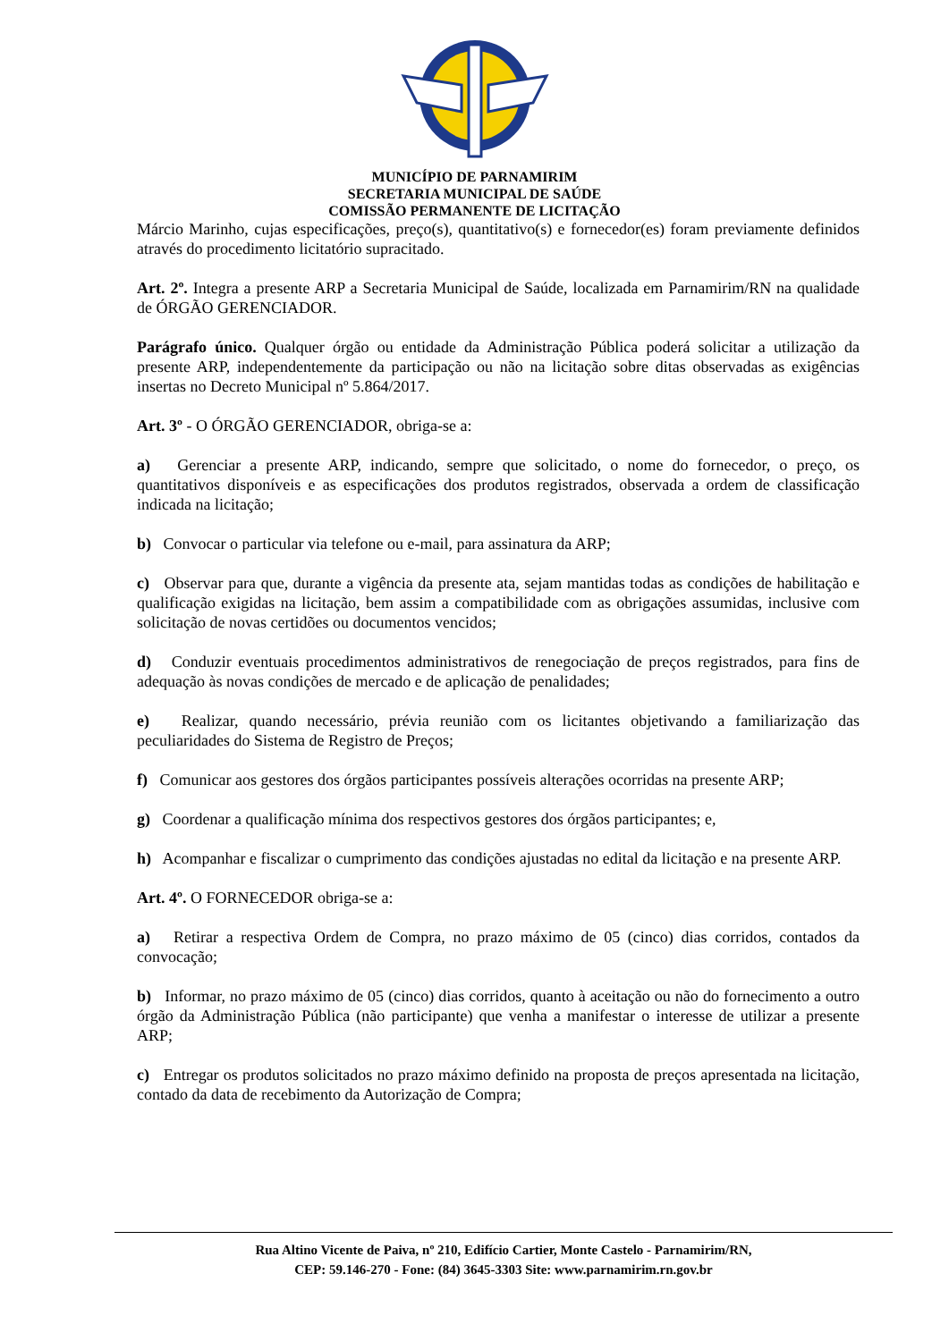MUNICÍPIO DE PARNAMIRIM
SECRETARIA MUNICIPAL DE SAÚDE
COMISSÃO PERMANENTE DE LICITAÇÃO
Márcio Marinho, cujas especificações, preço(s), quantitativo(s) e fornecedor(es) foram previamente definidos através do procedimento licitatório supracitado.
Art. 2º. Integra a presente ARP a Secretaria Municipal de Saúde, localizada em Parnamirim/RN na qualidade de ÓRGÃO GERENCIADOR.
Parágrafo único. Qualquer órgão ou entidade da Administração Pública poderá solicitar a utilização da presente ARP, independentemente da participação ou não na licitação sobre ditas observadas as exigências insertas no Decreto Municipal nº 5.864/2017.
Art. 3º - O ÓRGÃO GERENCIADOR, obriga-se a:
a) Gerenciar a presente ARP, indicando, sempre que solicitado, o nome do fornecedor, o preço, os quantitativos disponíveis e as especificações dos produtos registrados, observada a ordem de classificação indicada na licitação;
b) Convocar o particular via telefone ou e-mail, para assinatura da ARP;
c) Observar para que, durante a vigência da presente ata, sejam mantidas todas as condições de habilitação e qualificação exigidas na licitação, bem assim a compatibilidade com as obrigações assumidas, inclusive com solicitação de novas certidões ou documentos vencidos;
d) Conduzir eventuais procedimentos administrativos de renegociação de preços registrados, para fins de adequação às novas condições de mercado e de aplicação de penalidades;
e) Realizar, quando necessário, prévia reunião com os licitantes objetivando a familiarização das peculiaridades do Sistema de Registro de Preços;
f) Comunicar aos gestores dos órgãos participantes possíveis alterações ocorridas na presente ARP;
g) Coordenar a qualificação mínima dos respectivos gestores dos órgãos participantes; e,
h) Acompanhar e fiscalizar o cumprimento das condições ajustadas no edital da licitação e na presente ARP.
Art. 4º. O FORNECEDOR obriga-se a:
a) Retirar a respectiva Ordem de Compra, no prazo máximo de 05 (cinco) dias corridos, contados da convocação;
b) Informar, no prazo máximo de 05 (cinco) dias corridos, quanto à aceitação ou não do fornecimento a outro órgão da Administração Pública (não participante) que venha a manifestar o interesse de utilizar a presente ARP;
c) Entregar os produtos solicitados no prazo máximo definido na proposta de preços apresentada na licitação, contado da data de recebimento da Autorização de Compra;
Rua Altino Vicente de Paiva, nº 210, Edifício Cartier, Monte Castelo - Parnamirim/RN,
CEP: 59.146-270 - Fone: (84) 3645-3303 Site: www.parnamirim.rn.gov.br